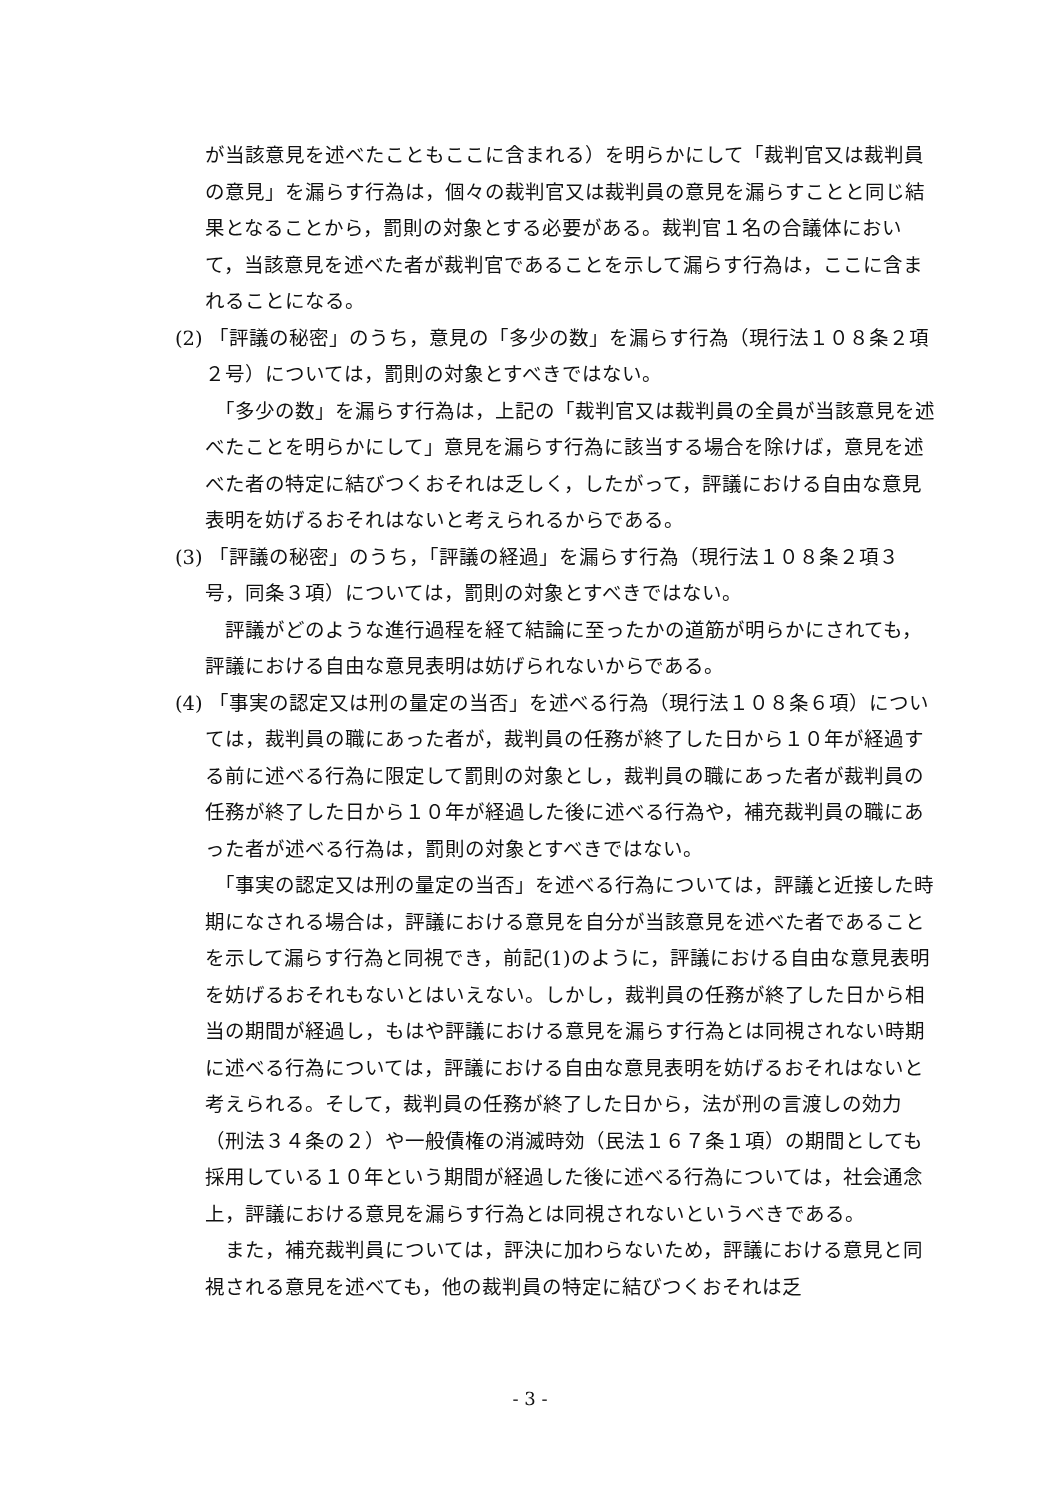が当該意見を述べたこともここに含まれる）を明らかにして「裁判官又は裁判員の意見」を漏らす行為は，個々の裁判官又は裁判員の意見を漏らすことと同じ結果となることから，罰則の対象とする必要がある。裁判官１名の合議体において，当該意見を述べた者が裁判官であることを示して漏らす行為は，ここに含まれることになる。
(2) 「評議の秘密」のうち，意見の「多少の数」を漏らす行為（現行法１０８条２項２号）については，罰則の対象とすべきではない。
　「多少の数」を漏らす行為は，上記の「裁判官又は裁判員の全員が当該意見を述べたことを明らかにして」意見を漏らす行為に該当する場合を除けば，意見を述べた者の特定に結びつくおそれは乏しく，したがって，評議における自由な意見表明を妨げるおそれはないと考えられるからである。
(3) 「評議の秘密」のうち，「評議の経過」を漏らす行為（現行法１０８条２項３号，同条３項）については，罰則の対象とすべきではない。
　評議がどのような進行過程を経て結論に至ったかの道筋が明らかにされても，評議における自由な意見表明は妨げられないからである。
(4) 「事実の認定又は刑の量定の当否」を述べる行為（現行法１０８条６項）については，裁判員の職にあった者が，裁判員の任務が終了した日から１０年が経過する前に述べる行為に限定して罰則の対象とし，裁判員の職にあった者が裁判員の任務が終了した日から１０年が経過した後に述べる行為や，補充裁判員の職にあった者が述べる行為は，罰則の対象とすべきではない。
　「事実の認定又は刑の量定の当否」を述べる行為については，評議と近接した時期になされる場合は，評議における意見を自分が当該意見を述べた者であることを示して漏らす行為と同視でき，前記(1)のように，評議における自由な意見表明を妨げるおそれもないとはいえない。しかし，裁判員の任務が終了した日から相当の期間が経過し，もはや評議における意見を漏らす行為とは同視されない時期に述べる行為については，評議における自由な意見表明を妨げるおそれはないと考えられる。そして，裁判員の任務が終了した日から，法が刑の言渡しの効力（刑法３４条の２）や一般債権の消滅時効（民法１６７条１項）の期間としても採用している１０年という期間が経過した後に述べる行為については，社会通念上，評議における意見を漏らす行為とは同視されないというべきである。
　また，補充裁判員については，評決に加わらないため，評議における意見と同視される意見を述べても，他の裁判員の特定に結びつくおそれは乏
- 3 -